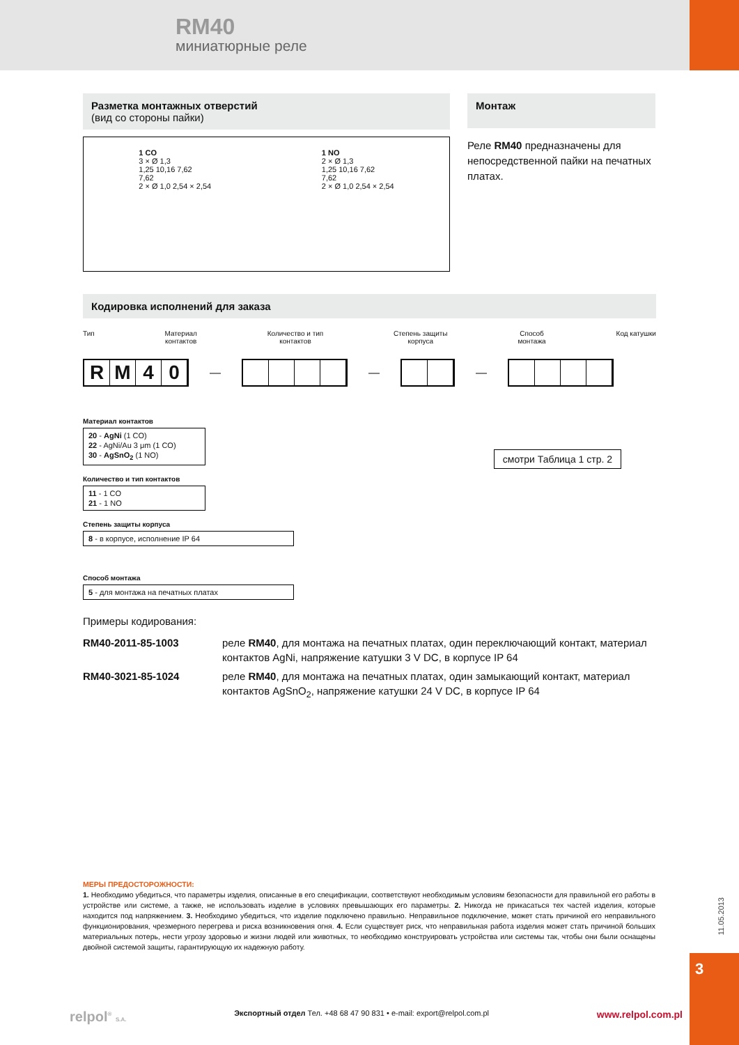RM40
миниатюрные реле
Разметка монтажных отверстий
(вид со стороны пайки)
1 CO
3 × Ø 1,3
1,25 10,16 7,62
7,62
2 × Ø 1,0 2,54 × 2,54
1 NO
2 × Ø 1,3
1,25 10,16 7,62
7,62
2 × Ø 1,0 2,54 × 2,54
Монтаж
Реле RM40 предназначены для непосредственной пайки на печатных платах.
Кодировка исполнений для заказа
Тип Материал
контактов Количество и тип
контактов Степень защиты
корпуса Способ
монтажа Код катушки
R M 4 0
—
—
—
Материал контактов
20 - AgNi (1 CO)
22 - AgNi/Au 3 μm (1 CO)
30 - AgSnO<sub>2</sub> (1 NO)
Количество и тип контактов
11 - 1 CO
21 - 1 NO
Степень защиты корпуса
8 - в корпусе, исполнение IP 64
Способ монтажа
5 - для монтажа на печатных платах
смотри Таблица 1 стр. 2
Примеры кодирования:
RM40-2011-85-1003 реле RM40, для монтажа на печатных платах, один переключающий контакт, материал контактов AgNi, напряжение катушки 3 V DC, в корпусе IP 64
RM40-3021-85-1024 реле RM40, для монтажа на печатных платах, один замыкающий контакт, материал контактов AgSnO<sub>2</sub>, напряжение катушки 24 V DC, в корпусе IP 64
МЕРЫ ПРЕДОСТОРОЖНОСТИ:
1. Необходимо убедиться, что параметры изделия, описанные в его спецификации, соответствуют необходимым условиям безопасности для правильной его работы в устройстве или системе, а также, не использовать изделие в условиях превышающих его параметры. 2. Никогда не прикасаться тех частей изделия, которые находится под напряжением. 3. Необходимо убедиться, что изделие подключено правильно. Неправильное подключение, может стать причиной его неправильного функционирования, чрезмерного перегрева и риска возникновения огня. 4. Если существует риск, что неправильная работа изделия может стать причиной больших материальных потерь, нести угрозу здоровью и жизни людей или животных, то необходимо конструировать устройства или системы так, чтобы они были оснащены двойной системой защиты, гарантирующую их надежную работу.
11.05.2013
3
relpol<sup>®</sup> S.A. Экспортный отдел Тел. +48 68 47 90 831 • e-mail: export@relpol.com.pl www.relpol.com.pl